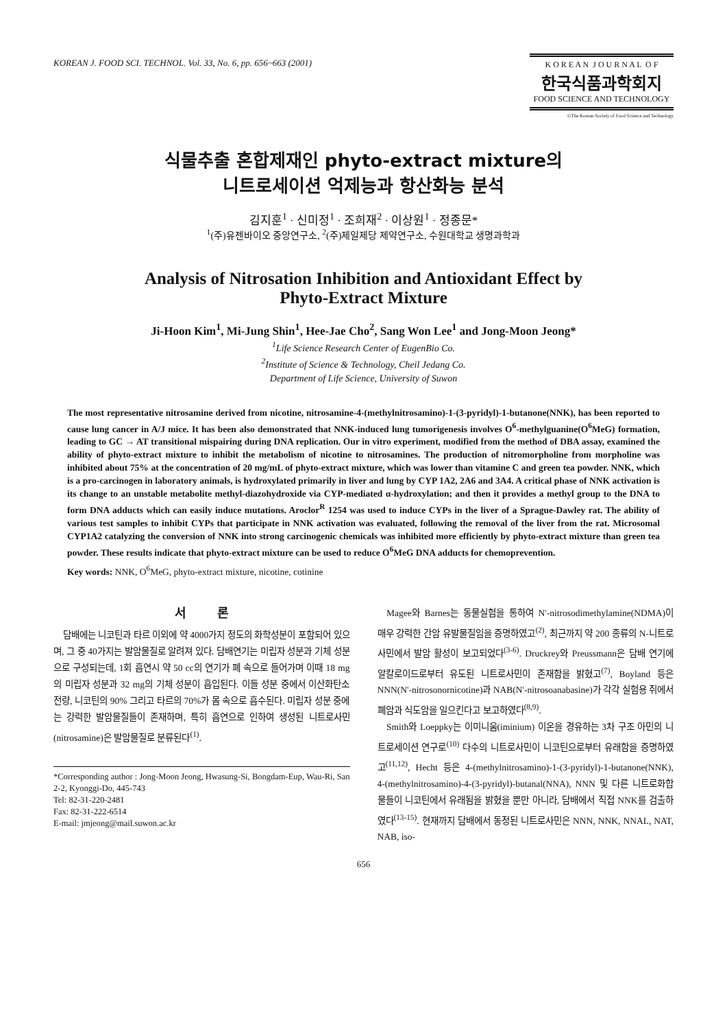KOREAN J. FOOD SCI. TECHNOL. Vol. 33, No. 6, pp. 656~663 (2001)
K O R E A N J O U R N A L O F
한국식품과학회지
FOOD SCIENCE AND TECHNOLOGY
©The Korean Society of Food Science and Technology
식물추출 혼합제재인 phyto-extract mixture의
니트로세이션 억제능과 항산화능 분석
김지훈<sup>1</sup> · 신미정<sup>1</sup> · 조희재<sup>2</sup> · 이상원<sup>1</sup> · 정종문*
<sup>1</sup> (주)유젠바이오 중앙연구소, <sup>2</sup>(주)제일제당 제약연구소, 수원대학교 생명과학과
Analysis of Nitrosation Inhibition and Antioxidant Effect by
Phyto-Extract Mixture
Ji-Hoon Kim<sup>1</sup>, Mi-Jung Shin<sup>1</sup>, Hee-Jae Cho<sup>2</sup>, Sang Won Lee<sup>1</sup> and Jong-Moon Jeong*
<sup>1</sup> Life Science Research Center of EugenBio Co.
<sup>2</sup> Institute of Science & Technology, Cheil Jedang Co.
Department of Life Science, University of Suwon
The most representative nitrosamine derived from nicotine, nitrosamine-4-(methylnitrosamino)-1-(3-pyridyl)-1-butanone(NNK), has been reported to cause lung cancer in A/J mice. It has been also demonstrated that NNK-induced lung tumorigenesis involves O<sup>6</sup>-methylguanine(O<sup>6</sup>MeG) formation, leading to GC → AT transitional mispairing during DNA replication. Our in vitro experiment, modified from the method of DBA assay, examined the ability of phyto-extract mixture to inhibit the metabolism of nicotine to nitrosamines. The production of nitromorpholine from morpholine was inhibited about 75% at the concentration of 20 mg/mL of phyto-extract mixture, which was lower than vitamine C and green tea powder. NNK, which is a pro-carcinogen in laboratory animals, is hydroxylated primarily in liver and lung by CYP 1A2, 2A6 and 3A4. A critical phase of NNK activation is its change to an unstable metabolite methyl-diazohydroxide via CYP-mediated α-hydroxylation; and then it provides a methyl group to the DNA to form DNA adducts which can easily induce mutations. Aroclor<sup>R</sup> 1254 was used to induce CYPs in the liver of a Sprague-Dawley rat. The ability of various test samples to inhibit CYPs that participate in NNK activation was evaluated, following the removal of the liver from the rat. Microsomal CYP1A2 catalyzing the conversion of NNK into strong carcinogenic chemicals was inhibited more efficiently by phyto-extract mixture than green tea powder. These results indicate that phyto-extract mixture can be used to reduce O<sup>6</sup>MeG DNA adducts for chemoprevention.
Key words: NNK, O<sup>6</sup>MeG, phyto-extract mixture, nicotine, cotinine
서 론
담배에는 니코틴과 타르 이외에 약 4000가지 정도의 화학성분이 포함되어 있으며, 그 중 40가지는 발암물질로 알려져 있다. 담배연기는 미립자 성분과 기체 성분으로 구성되는데, 1회 흡연시 약 50 cc의 연기가 폐 속으로 들어가며 이때 18 mg의 미립자 성분과 32 mg의 기체 성분이 흡입된다. 이들 성분 중에서 이산화탄소 전량, 니코틴의 90% 그리고 타르의 70%가 몸 속으로 흡수된다. 미립자 성분 중에는 강력한 발암물질들이 존재하며, 특히 흡연으로 인하여 생성된 니트로사민(nitrosamine)은 발암물질로 분류된다<sup>(1)</sup>.
*Corresponding author : Jong-Moon Jeong, Hwasung-Si, Bongdam-Eup, Wau-Ri, San 2-2, Kyonggi-Do, 445-743
Tel: 82-31-220-2481
Fax: 82-31-222-6514
E-mail: jmjeong@mail.suwon.ac.kr
Magee와 Barnes는 동물실험을 통하여 N'-nitrosodimethylamine(NDMA)이 매우 강력한 간암 유발물질임을 증명하였고<sup>(2)</sup>, 최근까지 약 200 종류의 N-니트로사민에서 발암 활성이 보고되었다<sup>(3-6)</sup>. Druckrey와 Preussmann은 담배 연기에 알칼로이드로부터 유도된 니트로사민이 존재함을 밝혔고<sup>(7)</sup>, Boyland 등은 NNN(N'-nitrosonornicotine)과 NAB(N'-nitrosoanabasine)가 각각 실험용 쥐에서 폐암과 식도암을 일으킨다고 보고하였다<sup>(8,9)</sup>.
Smith와 Loeppky는 이미니움(iminium) 이온을 경유하는 3차 구조 아민의 니트로세이션 연구로<sup>(10)</sup> 다수의 니트로사민이 니코틴으로부터 유래함을 증명하였고<sup>(11,12)</sup>, Hecht 등은 4-(methylnitrosamino)-1-(3-pyridyl)-1-butanone(NNK), 4-(methylnitrosamino)-4-(3-pyridyl)-butanal(NNA), NNN 및 다른 니트로화합물들이 니코틴에서 유래됨을 밝혔을 뿐만 아니라, 담배에서 직접 NNK를 검출하였다<sup>(13-15)</sup>. 현재까지 담배에서 동정된 니트로사민은 NNN, NNK, NNAL, NAT, NAB, iso-
656